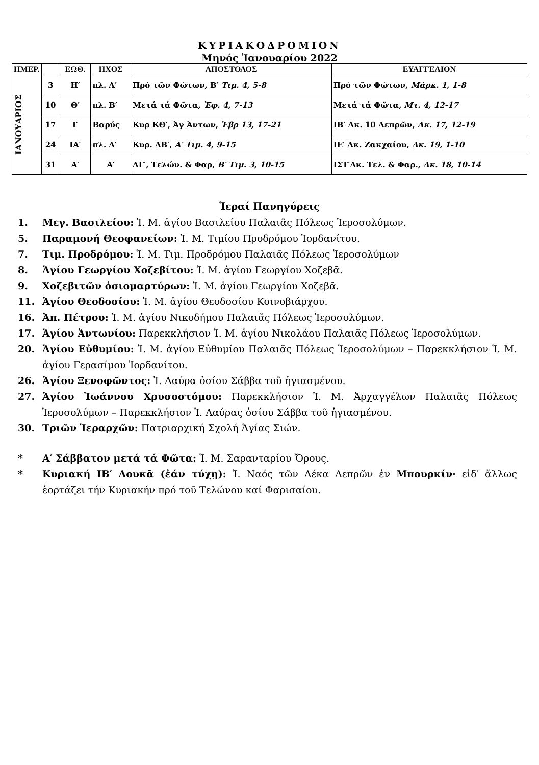ΚΥΡΙΑΚΟΔΡΟΜΙΟΝ
Μηνός Ἰανουαρίου 2022
| ΗΜΕΡ. | | ΕΩΘ. | ΗΧΟΣ | ΑΠΟΣΤΟΛΟΣ | ΕΥΑΓΓΕΛΙΟΝ |
| --- | --- | --- | --- | --- | --- |
| ΙΑΝΟΥΑΡΙΟΣ | 3 | Η′ | πλ. Α′ | Πρό τῶν Φώτων, Β′ Τιμ. 4, 5-8 | Πρό τῶν Φώτων, Μάρκ. 1, 1-8 |
| | 10 | Θ′ | πλ. Β′ | Μετά τά Φῶτα, Ἐφ. 4, 7-13 | Μετά τά Φῶτα, Μτ. 4, 12-17 |
| | 17 | Ι′ | Βαρύς | Κυρ ΚΘ′, Ἁγ Ἀντων, Ἑβρ 13, 17-21 | ΙΒ′ Λκ. 10 Λεπρῶν, Λκ. 17, 12-19 |
| | 24 | ΙΑ′ | πλ. Δ′ | Κυρ. ΛΒ′, Α′ Τιμ. 4, 9-15 | ΙΕ′ Λκ. Ζακχαίου, Λκ. 19, 1-10 |
| | 31 | Α′ | Α′ | ΛΓ′, Τελών. & Φαρ, Β′ Τιμ. 3, 10-15 | ΙΣΤ′Λκ. Τελ. & Φαρ., Λκ. 18, 10-14 |
Ἱεραί Πανηγύρεις
1. Μεγ. Βασιλείου: Ἱ. Μ. ἁγίου Βασιλείου Παλαιᾶς Πόλεως Ἱεροσολύμων.
5. Παραμονή Θεοφανείων: Ἱ. Μ. Τιμίου Προδρόμου Ἰορδανίτου.
7. Τιμ. Προδρόμου: Ἱ. Μ. Τιμ. Προδρόμου Παλαιᾶς Πόλεως Ἱεροσολύμων
8. Ἁγίου Γεωργίου Χοζεβίτου: Ἱ. Μ. ἁγίου Γεωργίου Χοζεβᾶ.
9. Χοζεβιτῶν ὁσιομαρτύρων: Ἱ. Μ. ἁγίου Γεωργίου Χοζεβᾶ.
11. Ἁγίου Θεοδοσίου: Ἱ. Μ. ἁγίου Θεοδοσίου Κοινοβιάρχου.
16. Ἀπ. Πέτρου: Ἱ. Μ. ἁγίου Νικοδήμου Παλαιᾶς Πόλεως Ἱεροσολύμων.
17. Ἁγίου Ἀντωνίου: Παρεκκλήσιον Ἱ. Μ. ἁγίου Νικολάου Παλαιᾶς Πόλεως Ἱεροσολύμων.
20. Ἁγίου Εὐθυμίου: Ἱ. Μ. ἁγίου Εὐθυμίου Παλαιᾶς Πόλεως Ἱεροσολύμων – Παρεκκλήσιον Ἱ. Μ. ἁγίου Γερασίμου Ἰορδανίτου.
26. Ἁγίου Ξενοφῶντος: Ἱ. Λαύρα ὁσίου Σάββα τοῦ ἡγιασμένου.
27. Ἁγίου Ἰωάννου Χρυσοστόμου: Παρεκκλήσιον Ἱ. Μ. Ἀρχαγγέλων Παλαιᾶς Πόλεως Ἱεροσολύμων – Παρεκκλήσιον Ἱ. Λαύρας ὁσίου Σάββα τοῦ ἡγιασμένου.
30. Τριῶν Ἱεραρχῶν: Πατριαρχική Σχολή Ἁγίας Σιών.
* Α′ Σάββατον μετά τά Φῶτα: Ἱ. Μ. Σαρανταρίου Ὄρους.
* Κυριακή ΙΒ′ Λουκᾶ (ἐάν τύχῃ): Ἱ. Ναός τῶν Δέκα Λεπρῶν ἐν Μπουρκίν· εἰδ′ ἄλλως ἑορτάζει τήν Κυριακήν πρό τοῦ Τελώνου καί Φαρισαίου.